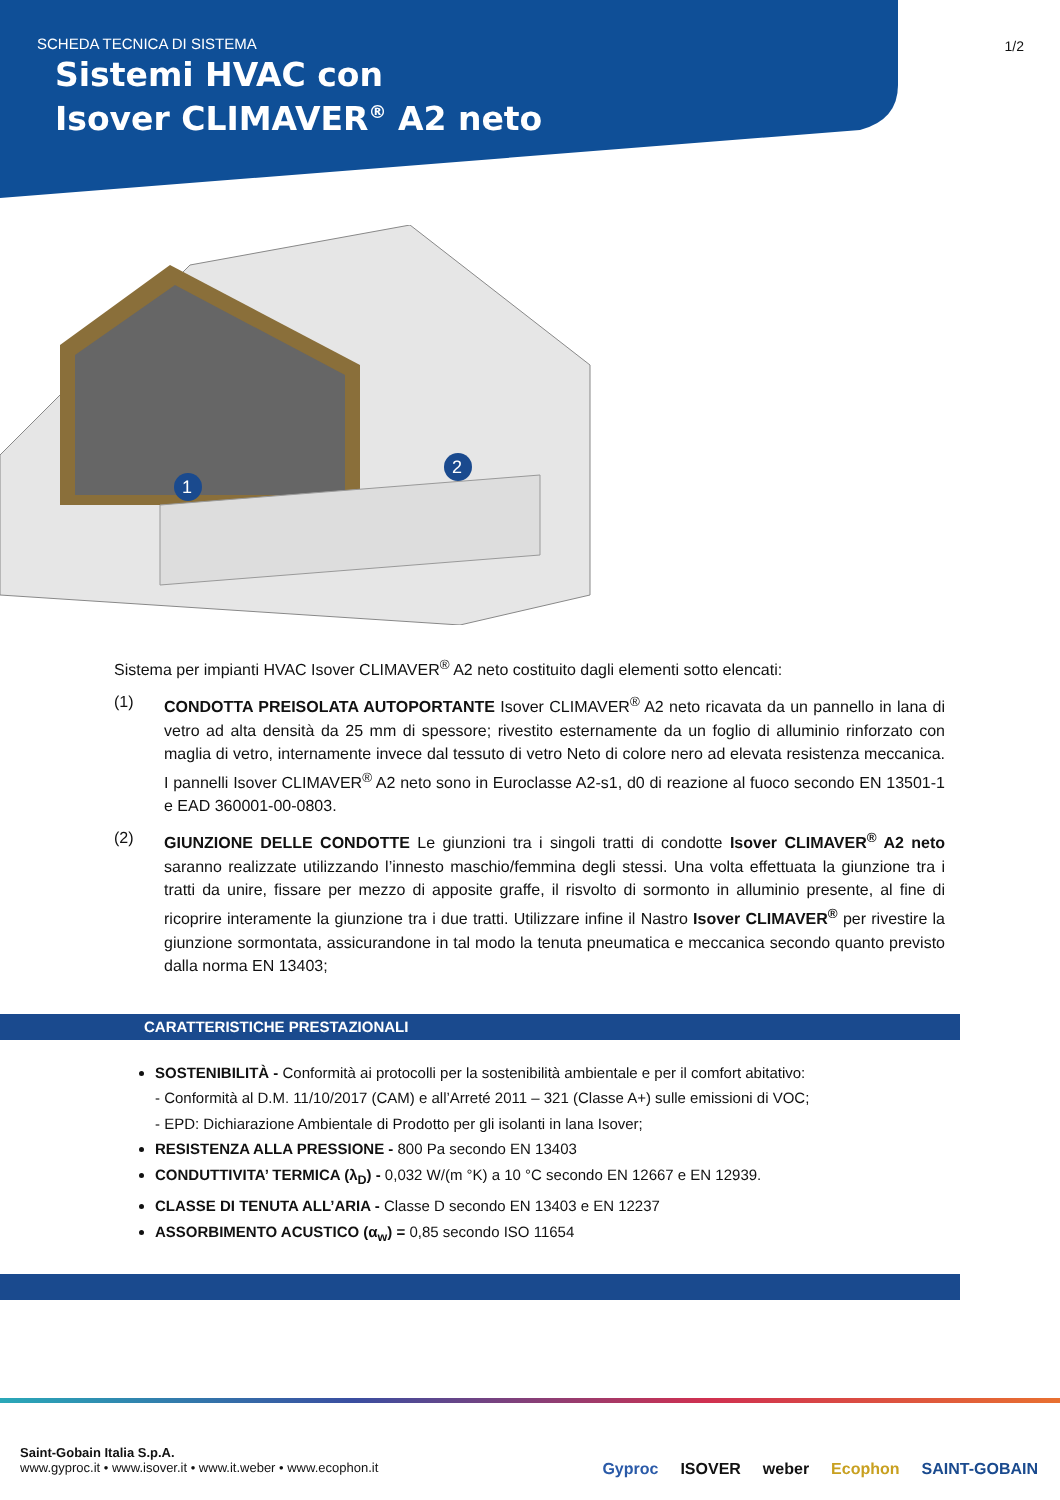SCHEDA TECNICA DI SISTEMA
Sistemi HVAC con
Isover CLIMAVER<sup>®</sup> A2 neto
1/2
1
2
Sistema per impianti HVAC Isover CLIMAVER<sup>®</sup> A2 neto costituito dagli elementi sotto elencati:
(1) CONDOTTA PREISOLATA AUTOPORTANTE Isover CLIMAVER<sup>®</sup> A2 neto ricavata da un pannello in lana di vetro ad alta densità da 25 mm di spessore; rivestito esternamente da un foglio di alluminio rinforzato con maglia di vetro, internamente invece dal tessuto di vetro Neto di colore nero ad elevata resistenza meccanica. I pannelli Isover CLIMAVER<sup>®</sup> A2 neto sono in Euroclasse A2-s1, d0 di reazione al fuoco secondo EN 13501-1 e EAD 360001-00-0803.
(2) GIUNZIONE DELLE CONDOTTE Le giunzioni tra i singoli tratti di condotte Isover CLIMAVER<sup>®</sup> A2 neto saranno realizzate utilizzando l’innesto maschio/femmina degli stessi. Una volta effettuata la giunzione tra i tratti da unire, fissare per mezzo di apposite graffe, il risvolto di sormonto in alluminio presente, al fine di ricoprire interamente la giunzione tra i due tratti. Utilizzare infine il Nastro Isover CLIMAVER<sup>®</sup> per rivestire la giunzione sormontata, assicurandone in tal modo la tenuta pneumatica e meccanica secondo quanto previsto dalla norma EN 13403;
CARATTERISTICHE PRESTAZIONALI
SOSTENIBILITÀ - Conformità ai protocolli per la sostenibilità ambientale e per il comfort abitativo:
- Conformità al D.M. 11/10/2017 (CAM) e all’Arreté 2011 – 321 (Classe A+) sulle emissioni di VOC;
- EPD: Dichiarazione Ambientale di Prodotto per gli isolanti in lana Isover;
RESISTENZA ALLA PRESSIONE - 800 Pa secondo EN 13403
CONDUTTIVITA’ TERMICA (λ<sub>D</sub>) - 0,032 W/(m °K) a 10 °C secondo EN 12667 e EN 12939.
CLASSE DI TENUTA ALL’ARIA - Classe D secondo EN 13403 e EN 12237
ASSORBIMENTO ACUSTICO (α<sub>w</sub>) = 0,85 secondo ISO 11654
Saint-Gobain Italia S.p.A.
www.gyproc.it • www.isover.it • www.it.weber • www.ecophon.it
Gyproc ISOVER weber Ecophon SAINT-GOBAIN